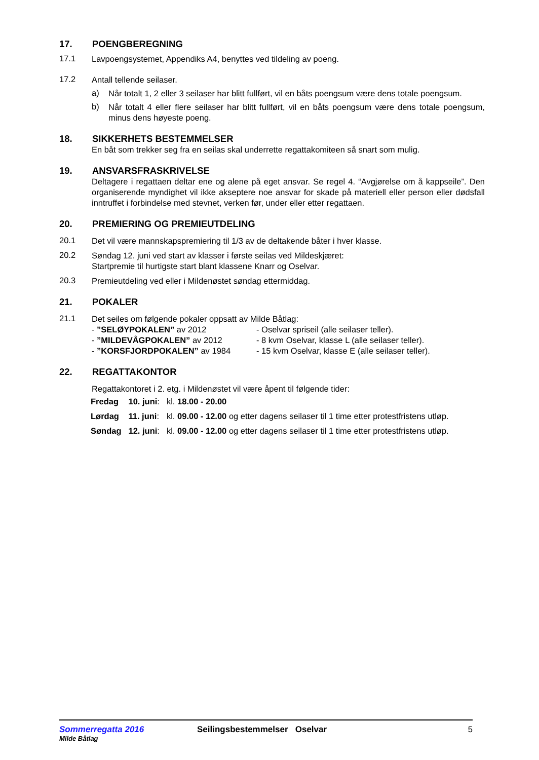17. POENGBEREGNING
17.1
Lavpoengsystemet, Appendiks A4, benyttes ved tildeling av poeng.
17.2
Antall tellende seilaser.
a)
Når totalt 1, 2 eller 3 seilaser har blitt fullført, vil en båts poengsum være dens totale poengsum.
b)
Når totalt 4 eller flere seilaser har blitt fullført, vil en båts poengsum være dens totale poengsum, minus dens høyeste poeng.
18. SIKKERHETS BESTEMMELSER
En båt som trekker seg fra en seilas skal underrette regattakomiteen så snart som mulig.
19. ANSVARSFRASKRIVELSE
Deltagere i regattaen deltar ene og alene på eget ansvar. Se regel 4. “Avgjørelse om å kappseile”. Den organiserende myndighet vil ikke akseptere noe ansvar for skade på materiell eller person eller dødsfall inntruffet i forbindelse med stevnet, verken før, under eller etter regattaen.
20. PREMIERING OG PREMIEUTDELING
20.1
Det vil være mannskapspremiering til 1/3 av de deltakende båter i hver klasse.
20.2
Søndag 12. juni ved start av klasser i første seilas ved Mildeskjæret:
Startpremie til hurtigste start blant klassene Knarr og Oselvar.
20.3
Premieutdeling ved eller i Mildenøstet søndag ettermiddag.
21. POKALER
21.1
Det seiles om følgende pokaler oppsatt av Milde Båtlag:
- ”SELØYPOKALEN” av 2012 - Oselvar spriseil (alle seilaser teller).
- ”MILDEVÅGPOKALEN” av 2012 - 8 kvm Oselvar, klasse L (alle seilaser teller).
- ”KORSFJORDPOKALEN” av 1984 - 15 kvm Oselvar, klasse E (alle seilaser teller).
22. REGATTAKONTOR
Regattakontoret i 2. etg. i Mildenøstet vil være åpent til følgende tider:
| Fredag | 10. juni : | kl. 18.00 - 20.00 |
| Lørdag | 11. juni : | kl. 09.00 - 12.00 og etter dagens seilaser til 1 time etter protestfristens utløp. |
| Søndag | 12. juni : | kl. 09.00 - 12.00 og etter dagens seilaser til 1 time etter protestfristens utløp. |
Sommerregatta 2016
Milde Båtlag
Seilingsbestemmelser Oselvar 5